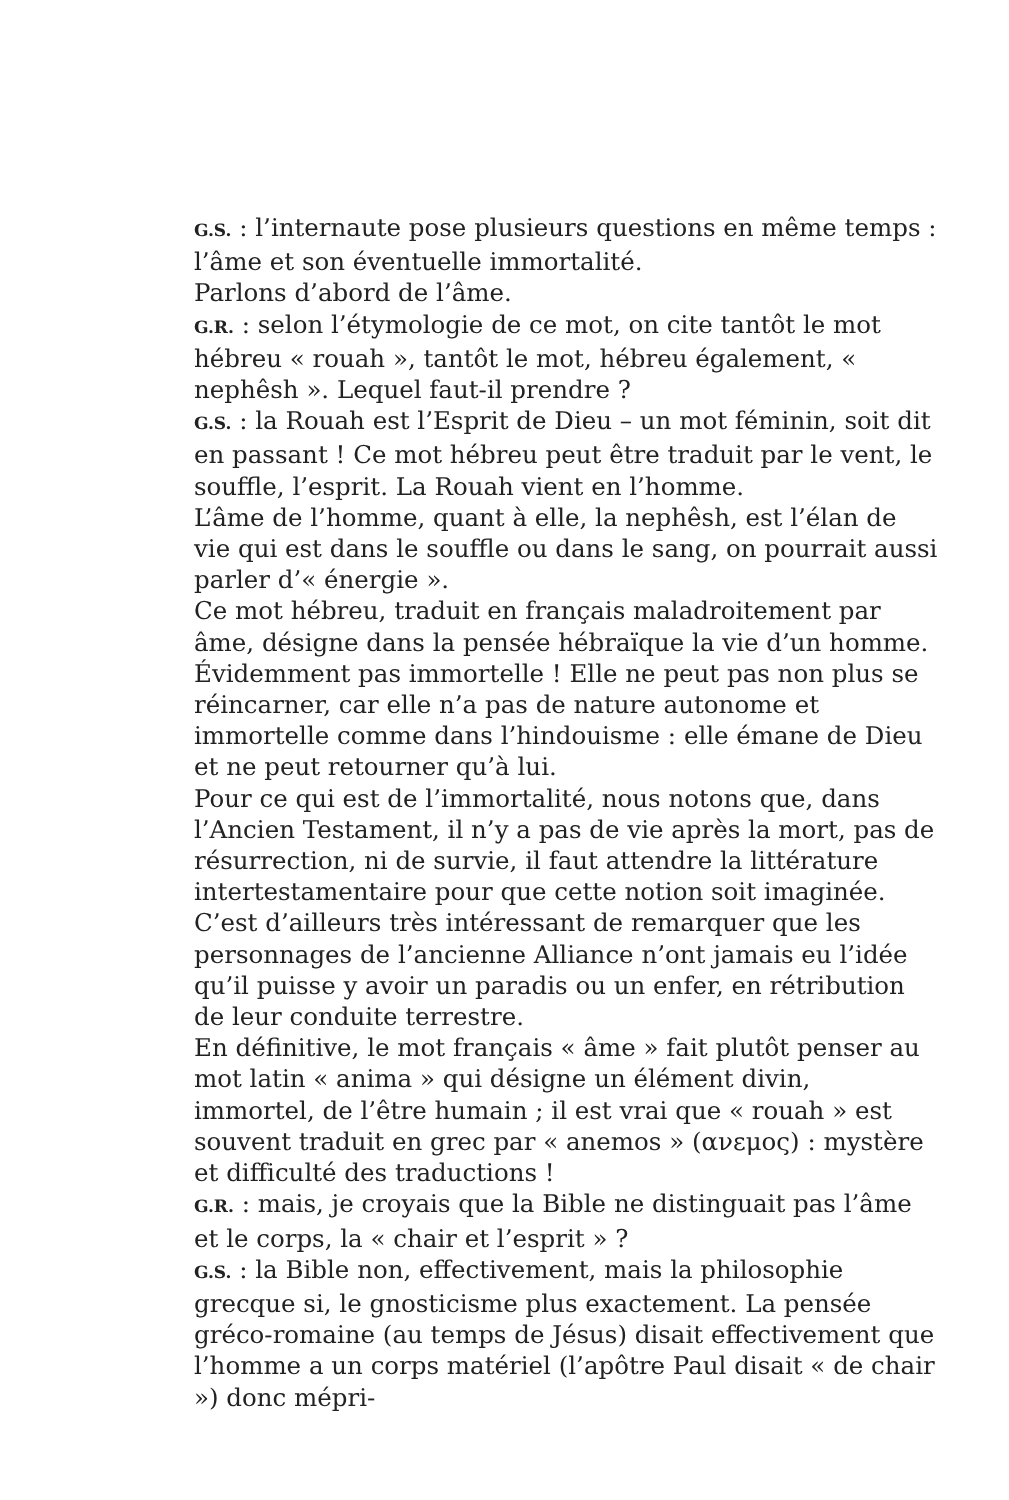G.S. : l’internaute pose plusieurs questions en même temps : l’âme et son éventuelle immortalité.
Parlons d’abord de l’âme.
G.R. : selon l’étymologie de ce mot, on cite tantôt le mot hébreu « rouah », tantôt le mot, hébreu également, « nephêsh ». Lequel faut-il prendre ?
G.S. : la Rouah est l’Esprit de Dieu – un mot féminin, soit dit en passant ! Ce mot hébreu peut être traduit par le vent, le souffle, l’esprit. La Rouah vient en l’homme.
L’âme de l’homme, quant à elle, la nephêsh, est l’élan de vie qui est dans le souffle ou dans le sang, on pourrait aussi parler d’« énergie ».
Ce mot hébreu, traduit en français maladroitement par âme, désigne dans la pensée hébraïque la vie d’un homme. Évidemment pas immortelle ! Elle ne peut pas non plus se réincarner, car elle n’a pas de nature autonome et immortelle comme dans l’hindouisme : elle émane de Dieu et ne peut retourner qu’à lui.
Pour ce qui est de l’immortalité, nous notons que, dans l’Ancien Testament, il n’y a pas de vie après la mort, pas de résurrection, ni de survie, il faut attendre la littérature intertestamentaire pour que cette notion soit imaginée.
C’est d’ailleurs très intéressant de remarquer que les personnages de l’ancienne Alliance n’ont jamais eu l’idée qu’il puisse y avoir un paradis ou un enfer, en rétribution de leur conduite terrestre.
En définitive, le mot français « âme » fait plutôt penser au mot latin « anima » qui désigne un élément divin, immortel, de l’être humain ; il est vrai que « rouah » est souvent traduit en grec par « anemos » (ανεμος) : mystère et difficulté des traductions !
G.R. : mais, je croyais que la Bible ne distinguait pas l’âme et le corps, la « chair et l’esprit » ?
G.S. : la Bible non, effectivement, mais la philosophie grecque si, le gnosticisme plus exactement. La pensée gréco-romaine (au temps de Jésus) disait effectivement que l’homme a un corps matériel (l’apôtre Paul disait « de chair ») donc mépri-